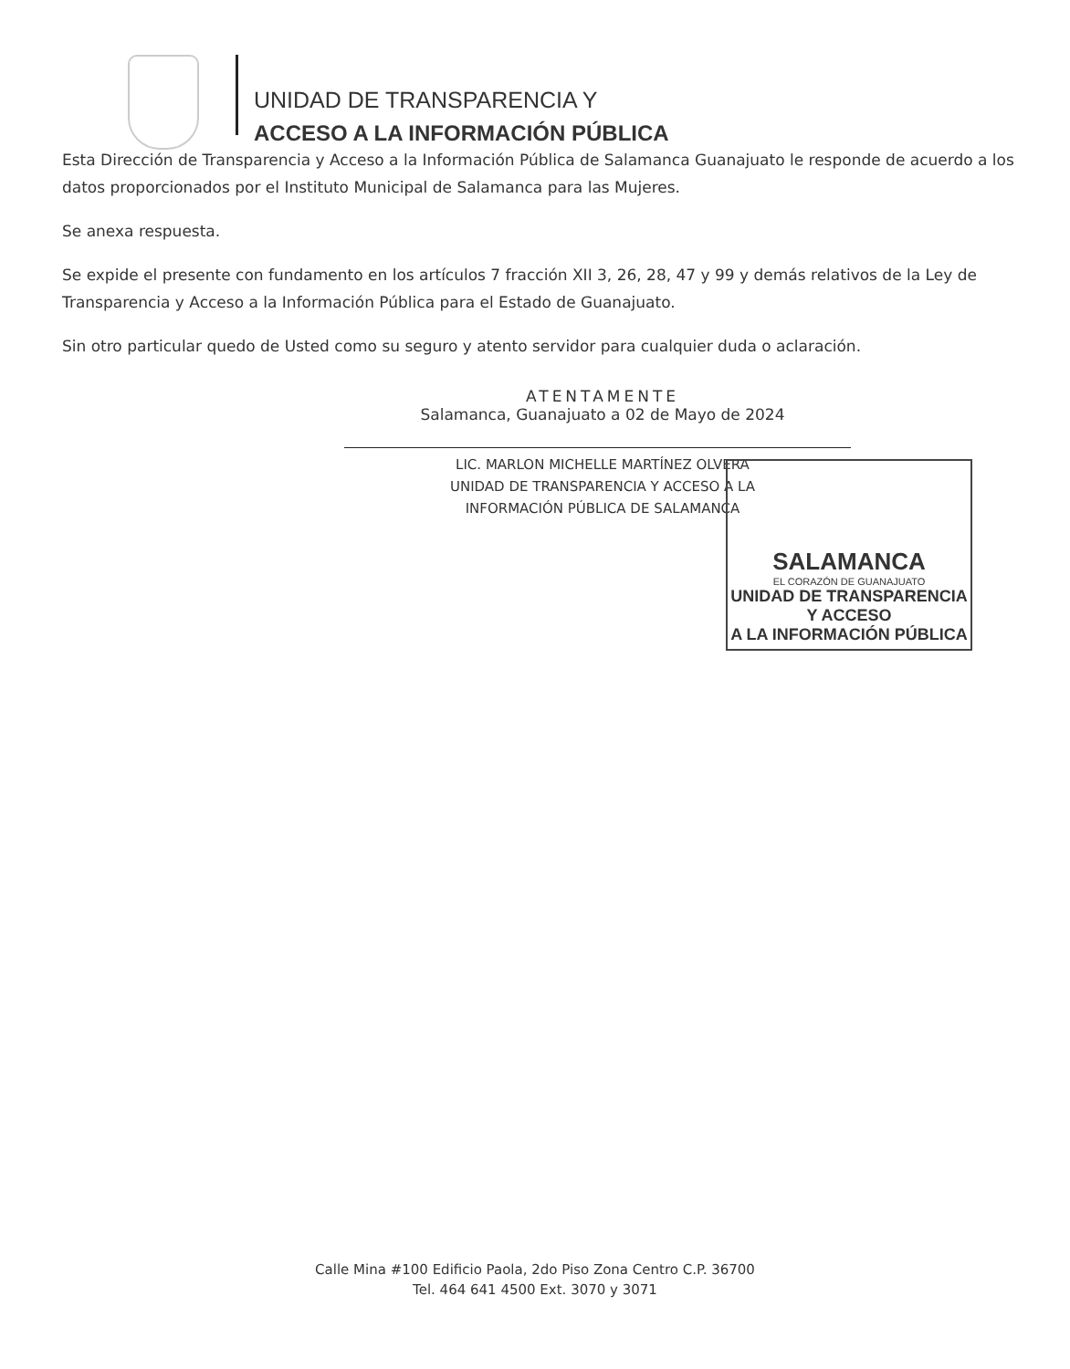UNIDAD DE TRANSPARENCIA Y
ACCESO A LA INFORMACIÓN PÚBLICA
Esta Dirección de Transparencia y Acceso a la Información Pública de Salamanca Guanajuato le responde de acuerdo a los datos proporcionados por el Instituto Municipal de Salamanca para las Mujeres.
Se anexa respuesta.
Se expide el presente con fundamento en los artículos 7 fracción XII 3, 26, 28, 47 y 99 y demás relativos de la Ley de Transparencia y Acceso a la Información Pública para el Estado de Guanajuato.
Sin otro particular quedo de Usted como su seguro y atento servidor para cualquier duda o aclaración.
ATENTAMENTE
Salamanca, Guanajuato a 02 de Mayo de 2024
LIC. MARLON MICHELLE MARTÍNEZ OLVERA
UNIDAD DE TRANSPARENCIA Y ACCESO A LA
INFORMACIÓN PÚBLICA DE SALAMANCA
SALAMANCA
EL CORAZÓN DE GUANAJUATO
UNIDAD DE TRANSPARENCIA Y ACCESO
A LA INFORMACIÓN PÚBLICA
Calle Mina #100 Edificio Paola, 2do Piso Zona Centro C.P. 36700
Tel. 464 641 4500 Ext. 3070 y 3071